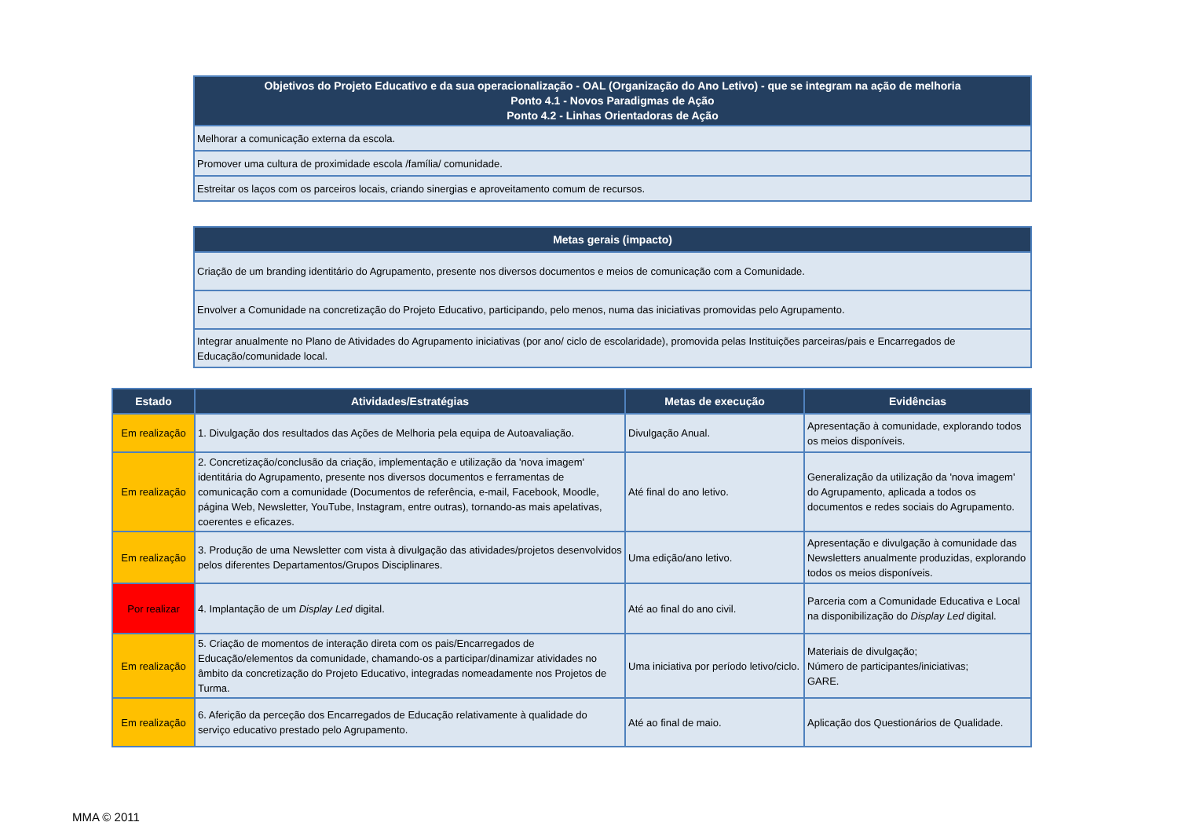| Objetivos do Projeto Educativo e da sua operacionalização - OAL (Organização do Ano Letivo) - que se integram na ação de melhoria Ponto 4.1 - Novos Paradigmas de Ação Ponto 4.2 - Linhas Orientadoras de Ação |
| --- |
| Melhorar a comunicação externa da escola. |
| Promover uma cultura de proximidade escola /família/ comunidade. |
| Estreitar os laços com os parceiros locais, criando sinergias e aproveitamento comum de recursos. |
| Metas gerais (impacto) |
| --- |
| Criação de um branding identitário do Agrupamento, presente nos diversos documentos e meios de comunicação com a Comunidade. |
| Envolver a Comunidade na concretização do Projeto Educativo, participando, pelo menos, numa das iniciativas promovidas pelo Agrupamento. |
| Integrar anualmente no Plano de Atividades do Agrupamento iniciativas (por ano/ ciclo de escolaridade), promovida pelas Instituições parceiras/pais e Encarregados de Educação/comunidade local. |
| Estado | Atividades/Estratégias | Metas de execução | Evidências |
| --- | --- | --- | --- |
| Em realização | 1. Divulgação dos resultados das Ações de Melhoria pela equipa de Autoavaliação. | Divulgação Anual. | Apresentação à comunidade, explorando todos os meios disponíveis. |
| Em realização | 2. Concretização/conclusão da criação, implementação e utilização da 'nova imagem' identitária do Agrupamento, presente nos diversos documentos e ferramentas de comunicação com a comunidade (Documentos de referência, e-mail, Facebook, Moodle, página Web, Newsletter, YouTube, Instagram, entre outras), tornando-as mais apelativas, coerentes e eficazes. | Até final do ano letivo. | Generalização da utilização da 'nova imagem' do Agrupamento, aplicada a todos os documentos e redes sociais do Agrupamento. |
| Em realização | 3. Produção de uma Newsletter com vista à divulgação das atividades/projetos desenvolvidos pelos diferentes Departamentos/Grupos Disciplinares. | Uma edição/ano letivo. | Apresentação e divulgação à comunidade das Newsletters anualmente produzidas, explorando todos os meios disponíveis. |
| Por realizar | 4. Implantação de um Display Led digital. | Até ao final do ano civil. | Parceria com a Comunidade Educativa e Local na disponibilização do Display Led digital. |
| Em realização | 5. Criação de momentos de interação direta com os pais/Encarregados de Educação/elementos da comunidade, chamando-os a participar/dinamizar atividades no âmbito da concretização do Projeto Educativo, integradas nomeadamente nos Projetos de Turma. | Uma iniciativa por período letivo/ciclo. | Materiais de divulgação; Número de participantes/iniciativas; GARE. |
| Em realização | 6. Aferição da perceção dos Encarregados de Educação relativamente à qualidade do serviço educativo prestado pelo Agrupamento. | Até ao final de maio. | Aplicação dos Questionários de Qualidade. |
MMA © 2011